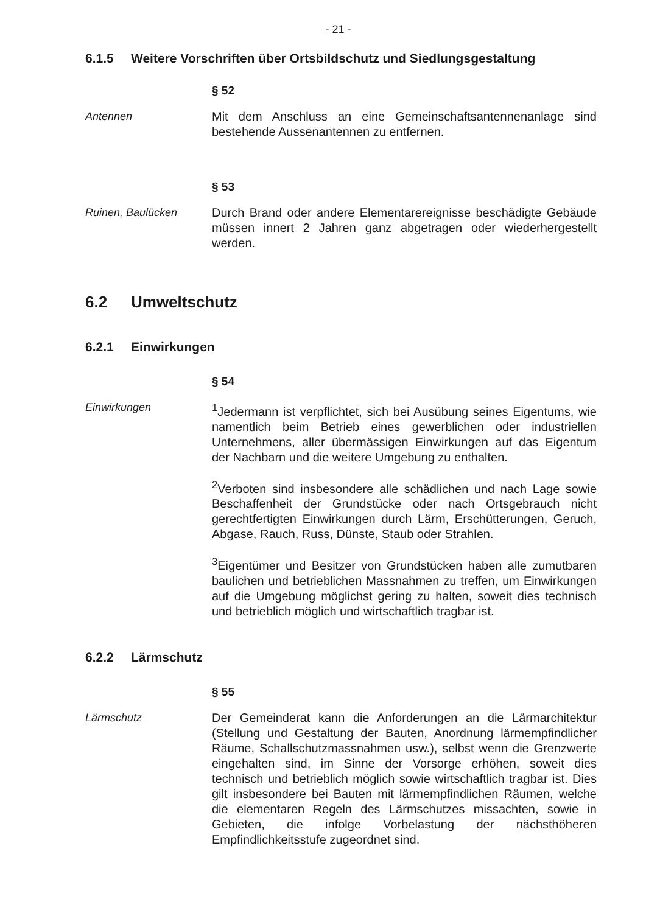- 21 -
6.1.5 Weitere Vorschriften über Ortsbildschutz und Siedlungsgestaltung
§ 52
Antennen Mit dem Anschluss an eine Gemeinschaftsantennenanlage sind bestehende Aussenantennen zu entfernen.
§ 53
Ruinen, Baulücken Durch Brand oder andere Elementarereignisse beschädigte Gebäude müssen innert 2 Jahren ganz abgetragen oder wiederhergestellt werden.
6.2 Umweltschutz
6.2.1 Einwirkungen
§ 54
Einwirkungen <sup>1</sup> Jedermann ist verpflichtet, sich bei Ausübung seines Eigentums, wie namentlich beim Betrieb eines gewerblichen oder industriellen Unternehmens, aller übermässigen Einwirkungen auf das Eigentum der Nachbarn und die weitere Umgebung zu enthalten.
<sup>2</sup> Verboten sind insbesondere alle schädlichen und nach Lage sowie Beschaffenheit der Grundstücke oder nach Ortsgebrauch nicht gerechtfertigten Einwirkungen durch Lärm, Erschütterungen, Geruch, Abgase, Rauch, Russ, Dünste, Staub oder Strahlen.
<sup>3</sup> Eigentümer und Besitzer von Grundstücken haben alle zumutbaren baulichen und betrieblichen Massnahmen zu treffen, um Einwirkungen auf die Umgebung möglichst gering zu halten, soweit dies technisch und betrieblich möglich und wirtschaftlich tragbar ist.
6.2.2 Lärmschutz
§ 55
Lärmschutz Der Gemeinderat kann die Anforderungen an die Lärmarchitektur (Stellung und Gestaltung der Bauten, Anordnung lärmempfindlicher Räume, Schallschutzmassnahmen usw.), selbst wenn die Grenzwerte eingehalten sind, im Sinne der Vorsorge erhöhen, soweit dies technisch und betrieblich möglich sowie wirtschaftlich tragbar ist. Dies gilt insbesondere bei Bauten mit lärmempfindlichen Räumen, welche die elementaren Regeln des Lärmschutzes missachten, sowie in Gebieten, die infolge Vorbelastung der nächsthöheren Empfindlichkeitsstufe zugeordnet sind.